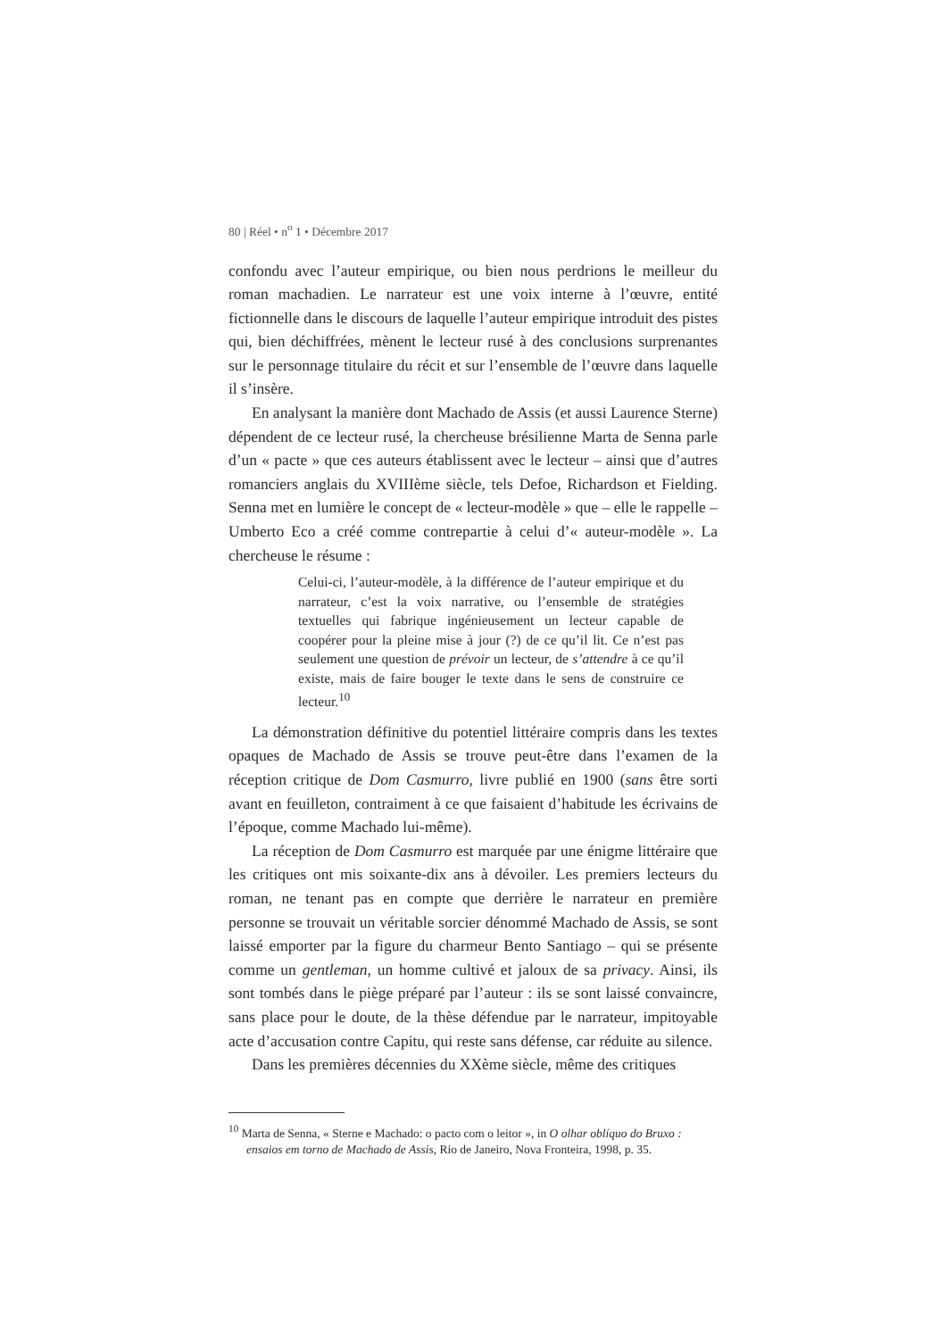80 | Réel • n<sup>o</sup> 1 • Décembre 2017
confondu avec l’auteur empirique, ou bien nous perdrions le meilleur du roman machadien. Le narrateur est une voix interne à l’œuvre, entité fictionnelle dans le discours de laquelle l’auteur empirique introduit des pistes qui, bien déchiffrées, mènent le lecteur rusé à des conclusions surprenantes sur le personnage titulaire du récit et sur l’ensemble de l’œuvre dans laquelle il s’insère.
En analysant la manière dont Machado de Assis (et aussi Laurence Sterne) dépendent de ce lecteur rusé, la chercheuse brésilienne Marta de Senna parle d’un « pacte » que ces auteurs établissent avec le lecteur – ainsi que d’autres romanciers anglais du XVIIIème siècle, tels Defoe, Richardson et Fielding. Senna met en lumière le concept de « lecteur-modèle » que – elle le rappelle – Umberto Eco a créé comme contrepartie à celui d’« auteur-modèle ». La chercheuse le résume :
Celui-ci, l’auteur-modèle, à la différence de l’auteur empirique et du narrateur, c’est la voix narrative, ou l’ensemble de stratégies textuelles qui fabrique ingénieusement un lecteur capable de coopérer pour la pleine mise à jour (?) de ce qu’il lit. Ce n’est pas seulement une question de prévoir un lecteur, de s’attendre à ce qu’il existe, mais de faire bouger le texte dans le sens de construire ce lecteur.<sup>10</sup>
La démonstration définitive du potentiel littéraire compris dans les textes opaques de Machado de Assis se trouve peut-être dans l’examen de la réception critique de Dom Casmurro, livre publié en 1900 (sans être sorti avant en feuilleton, contraiment à ce que faisaient d’habitude les écrivains de l’époque, comme Machado lui-même).
La réception de Dom Casmurro est marquée par une énigme littéraire que les critiques ont mis soixante-dix ans à dévoiler. Les premiers lecteurs du roman, ne tenant pas en compte que derrière le narrateur en première personne se trouvait un véritable sorcier dénommé Machado de Assis, se sont laissé emporter par la figure du charmeur Bento Santiago – qui se présente comme un gentleman, un homme cultivé et jaloux de sa privacy. Ainsi, ils sont tombés dans le piège préparé par l’auteur : ils se sont laissé convaincre, sans place pour le doute, de la thèse défendue par le narrateur, impitoyable acte d’accusation contre Capitu, qui reste sans défense, car réduite au silence.
Dans les premières décennies du XXème siècle, même des critiques
<sup>10</sup> Marta de Senna, « Sterne e Machado: o pacto com o leitor », in O olhar oblíquo do Bruxo : ensaios em torno de Machado de Assis, Rio de Janeiro, Nova Fronteira, 1998, p. 35.